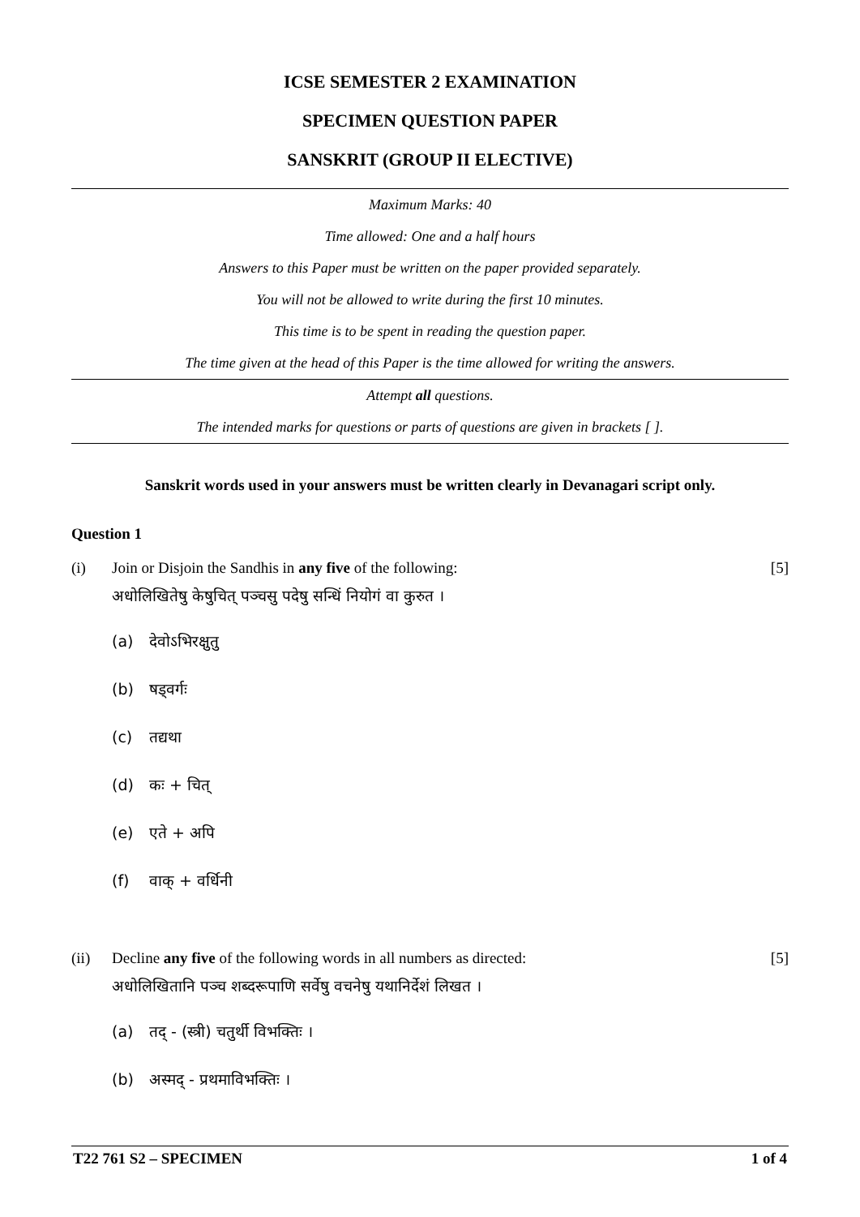ICSE SEMESTER 2 EXAMINATION
SPECIMEN QUESTION PAPER
SANSKRIT (GROUP II ELECTIVE)
Maximum Marks: 40
Time allowed: One and a half hours
Answers to this Paper must be written on the paper provided separately.
You will not be allowed to write during the first 10 minutes.
This time is to be spent in reading the question paper.
The time given at the head of this Paper is the time allowed for writing the answers.
Attempt all questions.
The intended marks for questions or parts of questions are given in brackets [ ].
Sanskrit words used in your answers must be written clearly in Devanagari script only.
Question 1
(i) Join or Disjoin the Sandhis in any five of the following:
[5]
अधोलिखितेषु केषुचित् पञ्चसु पदेषु सन्धिं नियोगं वा कुरुत ।
(a) देवोऽभिरक्षुतु
(b) षड्वर्गः
(c) तद्यथा
(d) कः + चित्
(e) एते + अपि
(f) वाक् + वर्धिनी
(ii) Decline any five of the following words in all numbers as directed:
[5]
अधोलिखितानि पञ्च शब्दरूपाणि सर्वेषु वचनेषु यथानिर्देशं लिखत ।
(a) तद् - (स्त्री) चतुर्थी विभक्तिः ।
(b) अस्मद् - प्रथमाविभक्तिः ।
T22 761 S2 – SPECIMEN 1 of 4